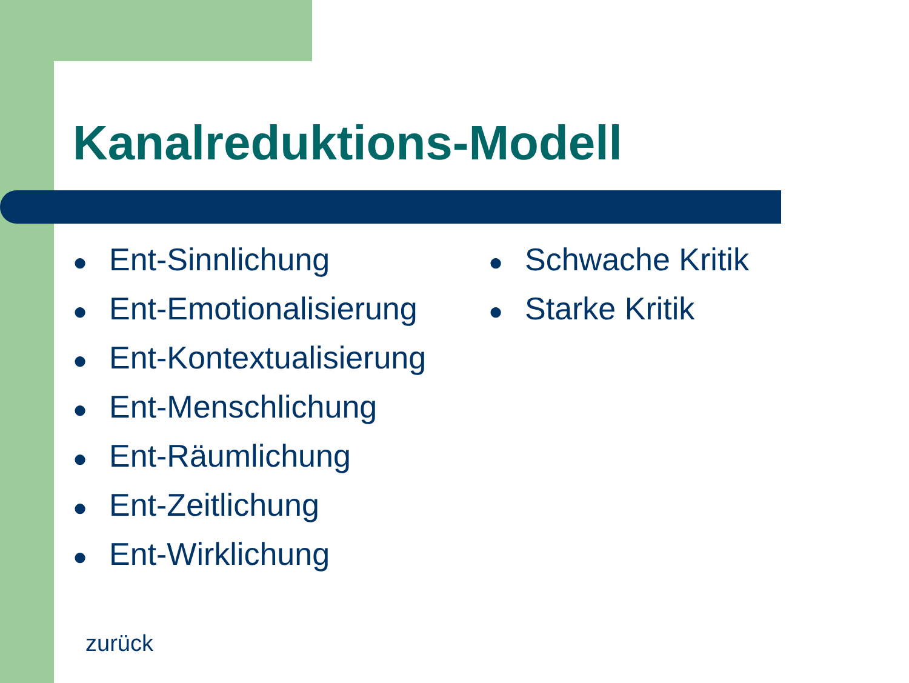Kanalreduktions-Modell
● Ent-Sinnlichung
● Ent-Emotionalisierung
● Ent-Kontextualisierung
● Ent-Menschlichung
● Ent-Räumlichung
● Ent-Zeitlichung
● Ent-Wirklichung
● Schwache Kritik
● Starke Kritik
zurück